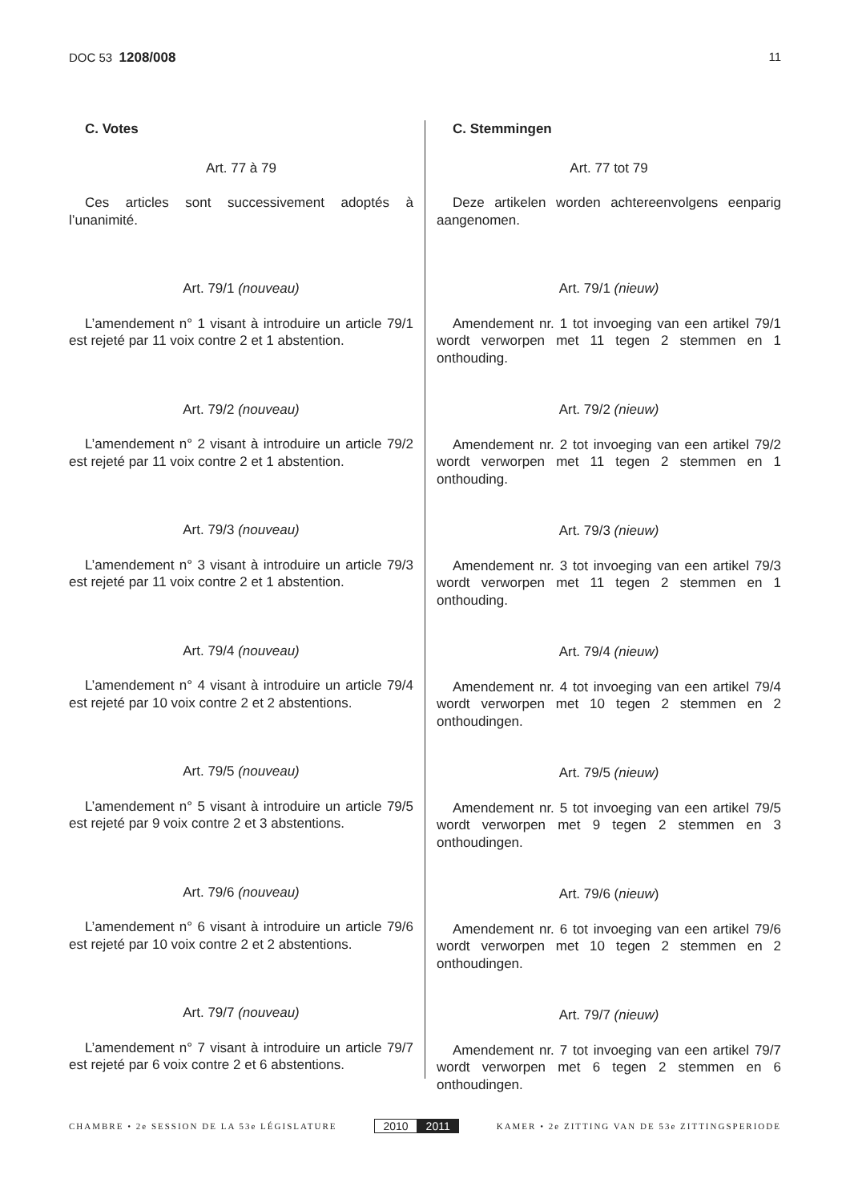DOC 53 1208/008 11
C. Votes
Art. 77 à 79
Ces articles sont successivement adoptés à l’unanimité.
Art. 79/1 (nouveau)
L’amendement n° 1 visant à introduire un article 79/1 est rejeté par 11 voix contre 2 et 1 abstention.
Art. 79/2 (nouveau)
L’amendement n° 2 visant à introduire un article 79/2 est rejeté par 11 voix contre 2 et 1 abstention.
Art. 79/3 (nouveau)
L’amendement n° 3 visant à introduire un article 79/3 est rejeté par 11 voix contre 2 et 1 abstention.
Art. 79/4 (nouveau)
L’amendement n° 4 visant à introduire un article 79/4 est rejeté par 10 voix contre 2 et 2 abstentions.
Art. 79/5 (nouveau)
L’amendement n° 5 visant à introduire un article 79/5 est rejeté par 9 voix contre 2 et 3 abstentions.
Art. 79/6 (nouveau)
L’amendement n° 6 visant à introduire un article 79/6 est rejeté par 10 voix contre 2 et 2 abstentions.
Art. 79/7 (nouveau)
L’amendement n° 7 visant à introduire un article 79/7 est rejeté par 6 voix contre 2 et 6 abstentions.
C. Stemmingen
Art. 77 tot 79
Deze artikelen worden achtereenvolgens eenparig aangenomen.
Art. 79/1 (nieuw)
Amendement nr. 1 tot invoeging van een artikel 79/1 wordt verworpen met 11 tegen 2 stemmen en 1 onthouding.
Art. 79/2 (nieuw)
Amendement nr. 2 tot invoeging van een artikel 79/2 wordt verworpen met 11 tegen 2 stemmen en 1 onthouding.
Art. 79/3 (nieuw)
Amendement nr. 3 tot invoeging van een artikel 79/3 wordt verworpen met 11 tegen 2 stemmen en 1 onthouding.
Art. 79/4 (nieuw)
Amendement nr. 4 tot invoeging van een artikel 79/4 wordt verworpen met 10 tegen 2 stemmen en 2 onthoudingen.
Art. 79/5 (nieuw)
Amendement nr. 5 tot invoeging van een artikel 79/5 wordt verworpen met 9 tegen 2 stemmen en 3 onthoudingen.
Art. 79/6 (nieuw)
Amendement nr. 6 tot invoeging van een artikel 79/6 wordt verworpen met 10 tegen 2 stemmen en 2 onthoudingen.
Art. 79/7 (nieuw)
Amendement nr. 7 tot invoeging van een artikel 79/7 wordt verworpen met 6 tegen 2 stemmen en 6 onthoudingen.
CHAMBRE • 2e SESSION DE LA 53e LÉGISLATURE
2010 2011
KAMER • 2e ZITTING VAN DE 53e ZITTINGSPERIODE